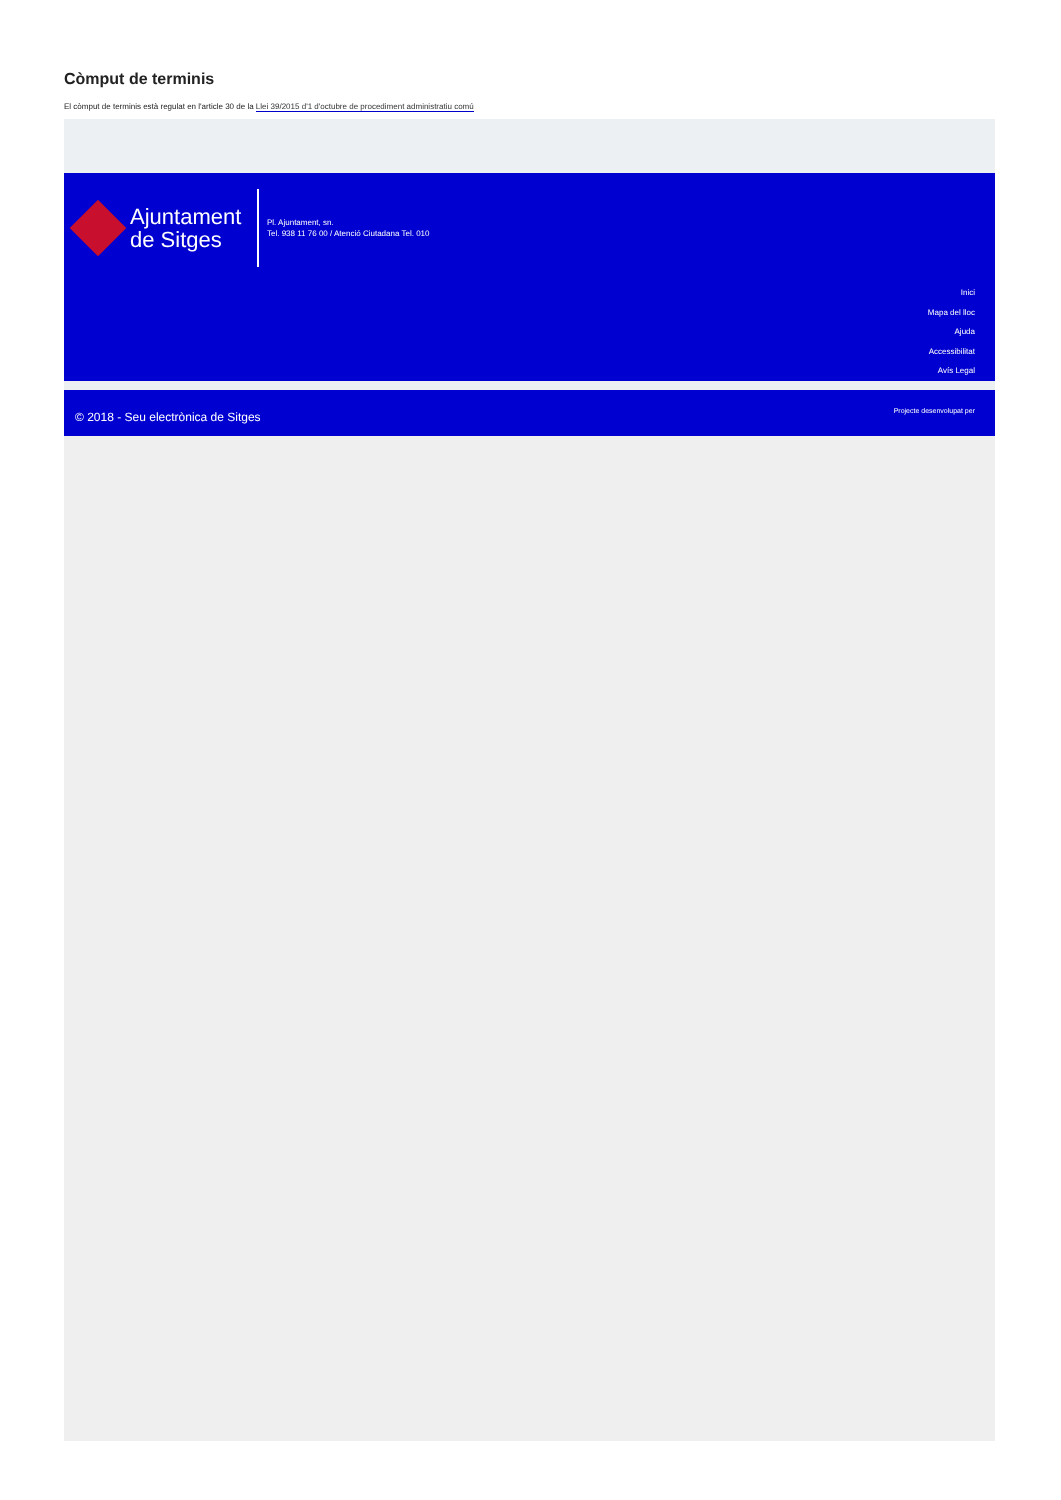Còmput de terminis
El còmput de terminis està regulat en l'article 30 de la Llei 39/2015 d'1 d'octubre de procediment administratiu comú
Ajuntament
de Sitges
Pl. Ajuntament, sn.
Tel. 938 11 76 00 / Atenció Ciutadana Tel. 010
Inici
Mapa del lloc
Ajuda
Accessibilitat
Avís Legal
© 2018 - Seu electrònica de Sitges Projecte desenvolupat per